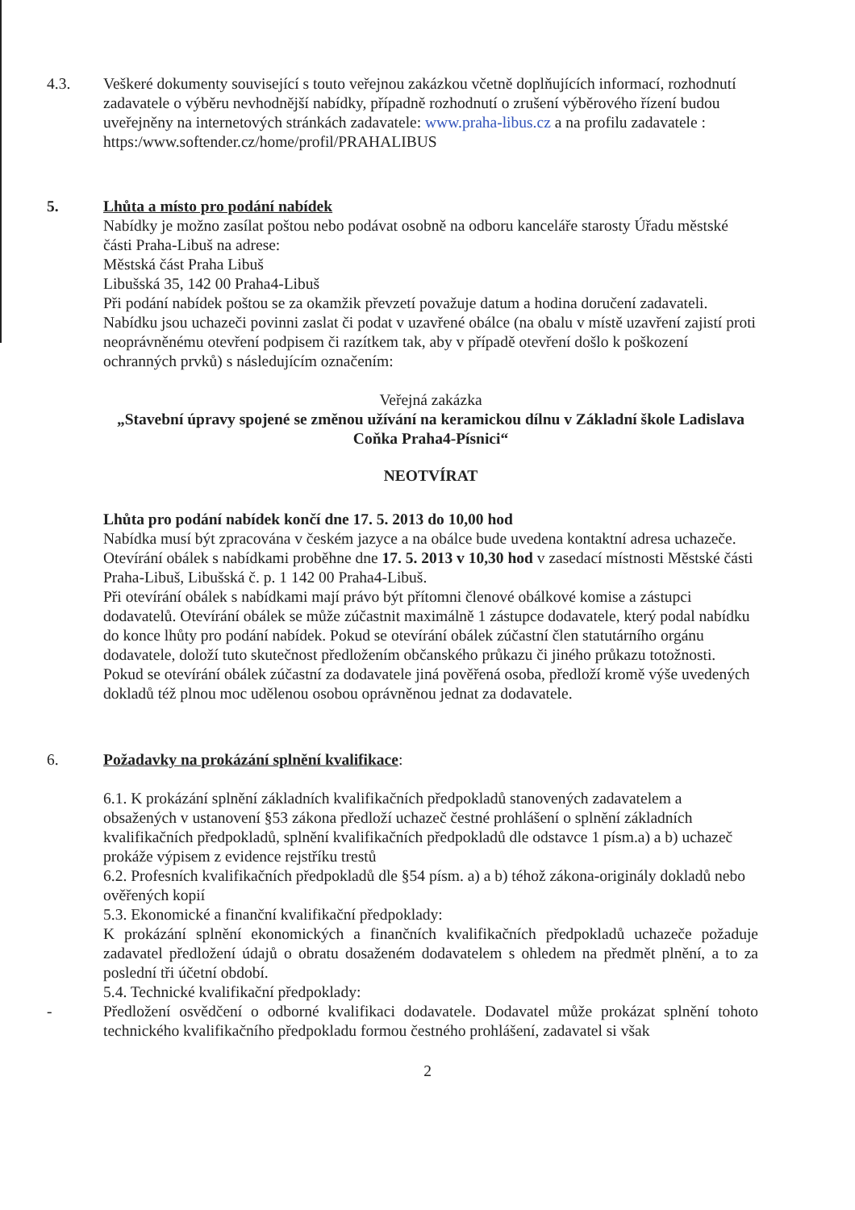4.3. Veškeré dokumenty související s touto veřejnou zakázkou včetně doplňujících informací, rozhodnutí zadavatele o výběru nevhodnější nabídky, případně rozhodnutí o zrušení výběrového řízení budou uveřejněny na internetových stránkách zadavatele: www.praha-libus.cz a na profilu zadavatele : https:/www.softender.cz/home/profil/PRAHALIBUS
5. Lhůta a místo pro podání nabídek
Nabídky je možno zasílat poštou nebo podávat osobně na odboru kanceláře starosty Úřadu městské části Praha-Libuš na adrese:
Městská část Praha Libuš
Libušská 35, 142 00 Praha4-Libuš
Při podání nabídek poštou se za okamžik převzetí považuje datum a hodina doručení zadavateli.
Nabídku jsou uchazeči povinni zaslat či podat v uzavřené obálce (na obalu v místě uzavření zajistí proti neoprávněnému otevření podpisem či razítkem tak, aby v případě otevření došlo k poškození ochranných prvků) s následujícím označením:
Veřejná zakázka
„Stavební úpravy spojené se změnou užívání na keramickou dílnu v Základní škole Ladislava Coňka Praha4-Písnici“
NEOTVÍRAT
Lhůta pro podání nabídek končí dne 17. 5. 2013 do 10,00 hod
Nabídka musí být zpracována v českém jazyce a na obálce bude uvedena kontaktní adresa uchazeče.
Otevírání obálek s nabídkami proběhne dne 17. 5. 2013 v 10,30 hod v zasedací místnosti Městské části Praha-Libuš, Libušská č. p. 1 142 00 Praha4-Libuš.
Při otevírání obálek s nabídkami mají právo být přítomni členové obálkové komise a zástupci dodavatelů. Otevírání obálek se může zúčastnit maximálně 1 zástupce dodavatele, který podal nabídku do konce lhůty pro podání nabídek. Pokud se otevírání obálek zúčastní člen statutárního orgánu dodavatele, doloží tuto skutečnost předložením občanského průkazu či jiného průkazu totožnosti. Pokud se otevírání obálek zúčastní za dodavatele jiná pověřená osoba, předloží kromě výše uvedených dokladů též plnou moc udělenou osobou oprávněnou jednat za dodavatele.
6. Požadavky na prokázání splnění kvalifikace:
6.1. K prokázání splnění základních kvalifikačních předpokladů stanovených zadavatelem a obsažených v ustanovení §53 zákona předloží uchazeč čestné prohlášení o splnění základních kvalifikačních předpokladů, splnění kvalifikačních předpokladů dle odstavce 1 písm.a) a b) uchazeč prokáže výpisem z evidence rejstříku trestů
6.2. Profesních kvalifikačních předpokladů dle §54 písm. a) a b) téhož zákona-originály dokladů nebo ověřených kopií
5.3. Ekonomické a finanční kvalifikační předpoklady:
K prokázání splnění ekonomických a finančních kvalifikačních předpokladů uchazeče požaduje zadavatel předložení údajů o obratu dosaženém dodavatelem s ohledem na předmět plnění, a to za poslední tři účetní období.
5.4. Technické kvalifikační předpoklady:
- Předložení osvědčení o odborné kvalifikaci dodavatele. Dodavatel může prokázat splnění tohoto technického kvalifikačního předpokladu formou čestného prohlášení, zadavatel si však
2